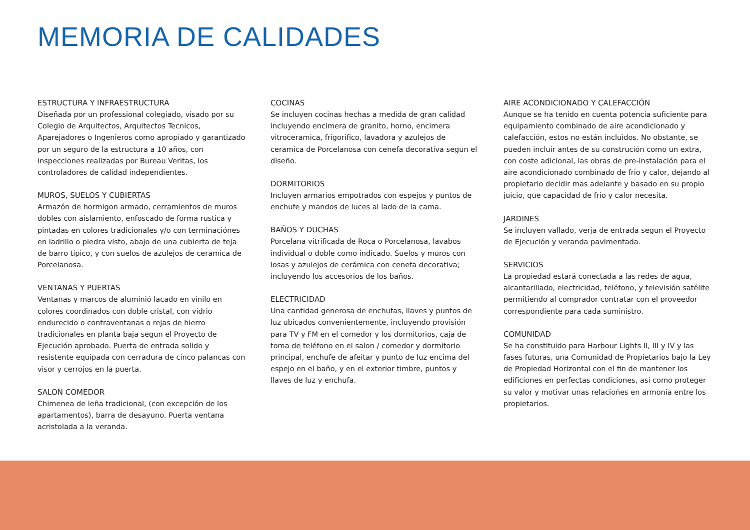MEMORIA DE CALIDADES
ESTRUCTURA Y INFRAESTRUCTURA
Diseñada por un professional colegiado, visado por su Colegio de Arquitectos, Arquitectos Tecnicos, Aparejadores o Ingenieros como apropiado y garantizado por un seguro de la estructura a 10 años, con inspecciones realizadas por Bureau Veritas, los controladores de calidad independientes.
MUROS, SUELOS Y CUBIERTAS
Armazón de hormigon armado, cerramientos de muros dobles con aislamiento, enfoscado de forma rustica y pintadas en colores tradicionales y/o con terminaciónes en ladrillo o piedra visto, abajo de una cubierta de teja de barro tipico, y con suelos de azulejos de ceramica de Porcelanosa.
VENTANAS Y PUERTAS
Ventanas y marcos de aluminió lacado en vinilo en colores coordinados con doble cristal, con vidrio endurecido o contraventanas o rejas de hierro tradicionales en planta baja segun el Proyecto de Ejecución aprobado. Puerta de entrada solido y resistente equipada con cerradura de cinco palancas con visor y cerrojos en la puerta.
SALON COMEDOR
Chimenea de leña tradicional, (con excepción de los apartamentos), barra de desayuno. Puerta ventana acristolada a la veranda.
COCINAS
Se incluyen cocinas hechas a medida de gran calidad incluyendo encimera de granito, horno, encimera vitroceramica, frigorifico, lavadora y azulejos de ceramica de Porcelanosa con cenefa decorativa segun el diseño.
DORMITORIOS
Incluyen armarios empotrados con espejos y puntos de enchufe y mandos de luces al lado de la cama.
BAÑOS Y DUCHAS
Porcelana vitrificada de Roca o Porcelanosa, lavabos individual o doble como indicado. Suelos y muros con losas y azulejos de cerámica con cenefa decorativa; incluyendo los accesorios de los baños.
ELECTRICIDAD
Una cantidad generosa de enchufas, llaves y puntos de luz ubicados convenientemente, incluyendo provisión para TV y FM en el comedor y los dormitorios, caja de toma de teléfono en el salon / comedor y dormitorio principal, enchufe de afeitar y punto de luz encima del espejo en el baño, y en el exterior timbre, puntos y llaves de luz y enchufa.
AIRE ACONDICIONADO Y CALEFACCIÓN
Aunque se ha tenido en cuenta potencia suficiente para equipamiento combinado de aire acondicionado y calefacción, estos no están incluidos. No obstante, se pueden incluir antes de su construción como un extra, con coste adicional, las obras de pre-instalación para el aire acondicionado combinado de frio y calor, dejando al propietario decidir mas adelante y basado en su propio juicio, que capacidad de frio y calor necesita.
JARDINES
Se incluyen vallado, verja de entrada segun el Proyecto de Ejecución y veranda pavimentada.
SERVICIOS
La propiedad estará conectada a las redes de agua, alcantarillado, electricidad, teléfono, y televisión satélite permitiendo al comprador contratar con el proveedor correspondiente para cada suministro.
COMUNIDAD
Se ha constituido para Harbour Lights II, III y IV y las fases futuras, una Comunidad de Propietarios bajo la Ley de Propiedad Horizontal con el fin de mantener los edificiones en perfectas condiciones, asi como proteger su valor y motivar unas relaciońes en armonia entre los propietarios.